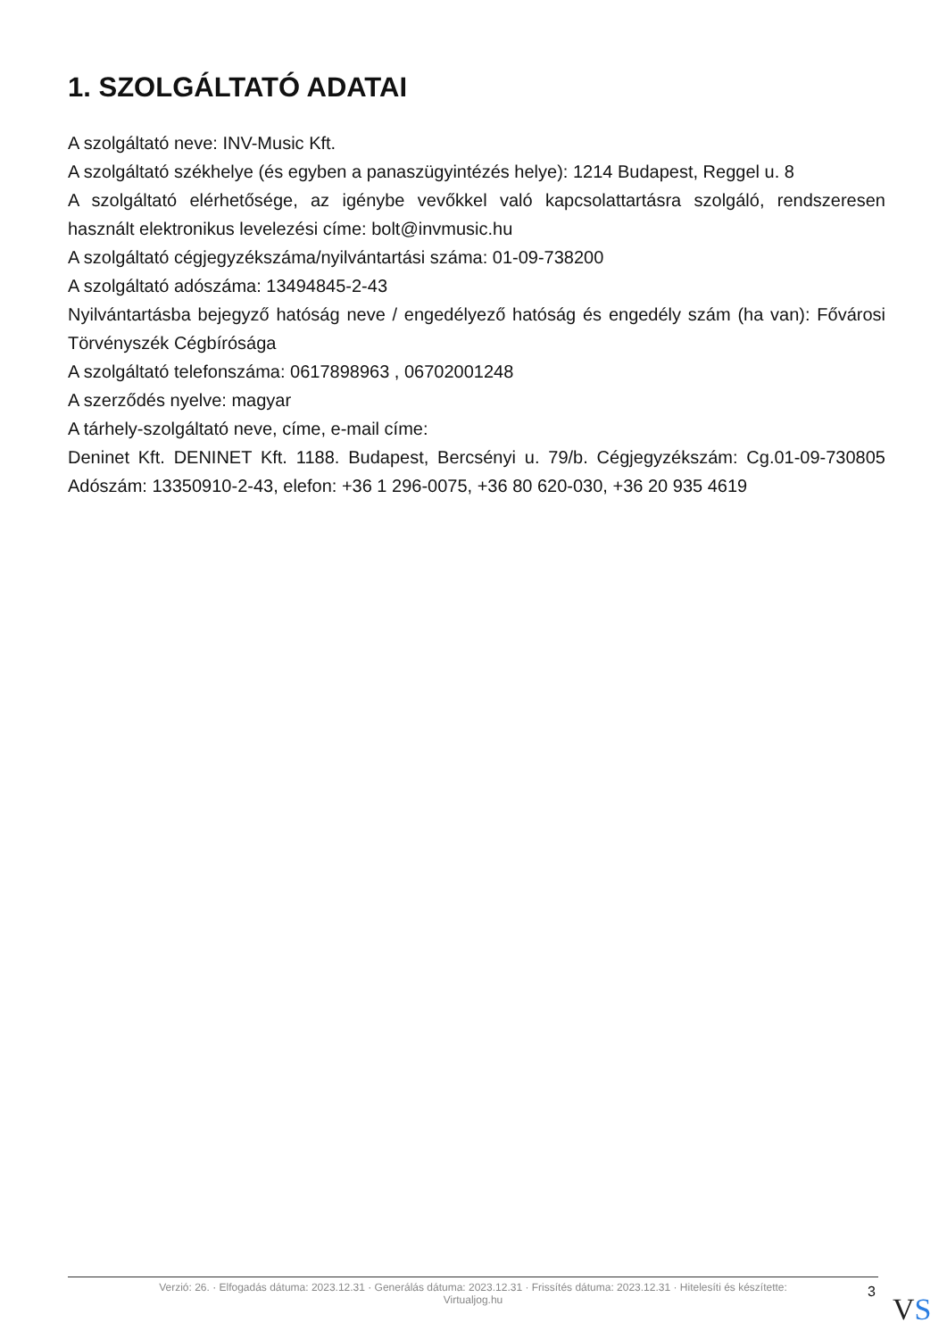1. SZOLGÁLTATÓ ADATAI
A szolgáltató neve: INV-Music Kft.
A szolgáltató székhelye (és egyben a panaszügyintézés helye): 1214 Budapest, Reggel u. 8
A szolgáltató elérhetősége, az igénybe vevőkkel való kapcsolattartásra szolgáló, rendszeresen használt elektronikus levelezési címe: bolt@invmusic.hu
A szolgáltató cégjegyzékszáma/nyilvántartási száma: 01-09-738200
A szolgáltató adószáma: 13494845-2-43
Nyilvántartásba bejegyző hatóság neve / engedélyező hatóság és engedély szám (ha van): Fővárosi Törvényszék Cégbírósága
A szolgáltató telefonszáma: 0617898963 , 06702001248
A szerződés nyelve: magyar
A tárhely-szolgáltató neve, címe, e-mail címe:
Deninet Kft. DENINET Kft. 1188. Budapest, Bercsényi u. 79/b. Cégjegyzékszám: Cg.01-09-730805 Adószám: 13350910-2-43, elefon: +36 1 296-0075, +36 80 620-030, +36 20 935 4619
Verzió: 26. · Elfogadás dátuma: 2023.12.31 · Generálás dátuma: 2023.12.31 · Frissítés dátuma: 2023.12.31 · Hitelesíti és készítette:
Virtualjog.hu
3
VS